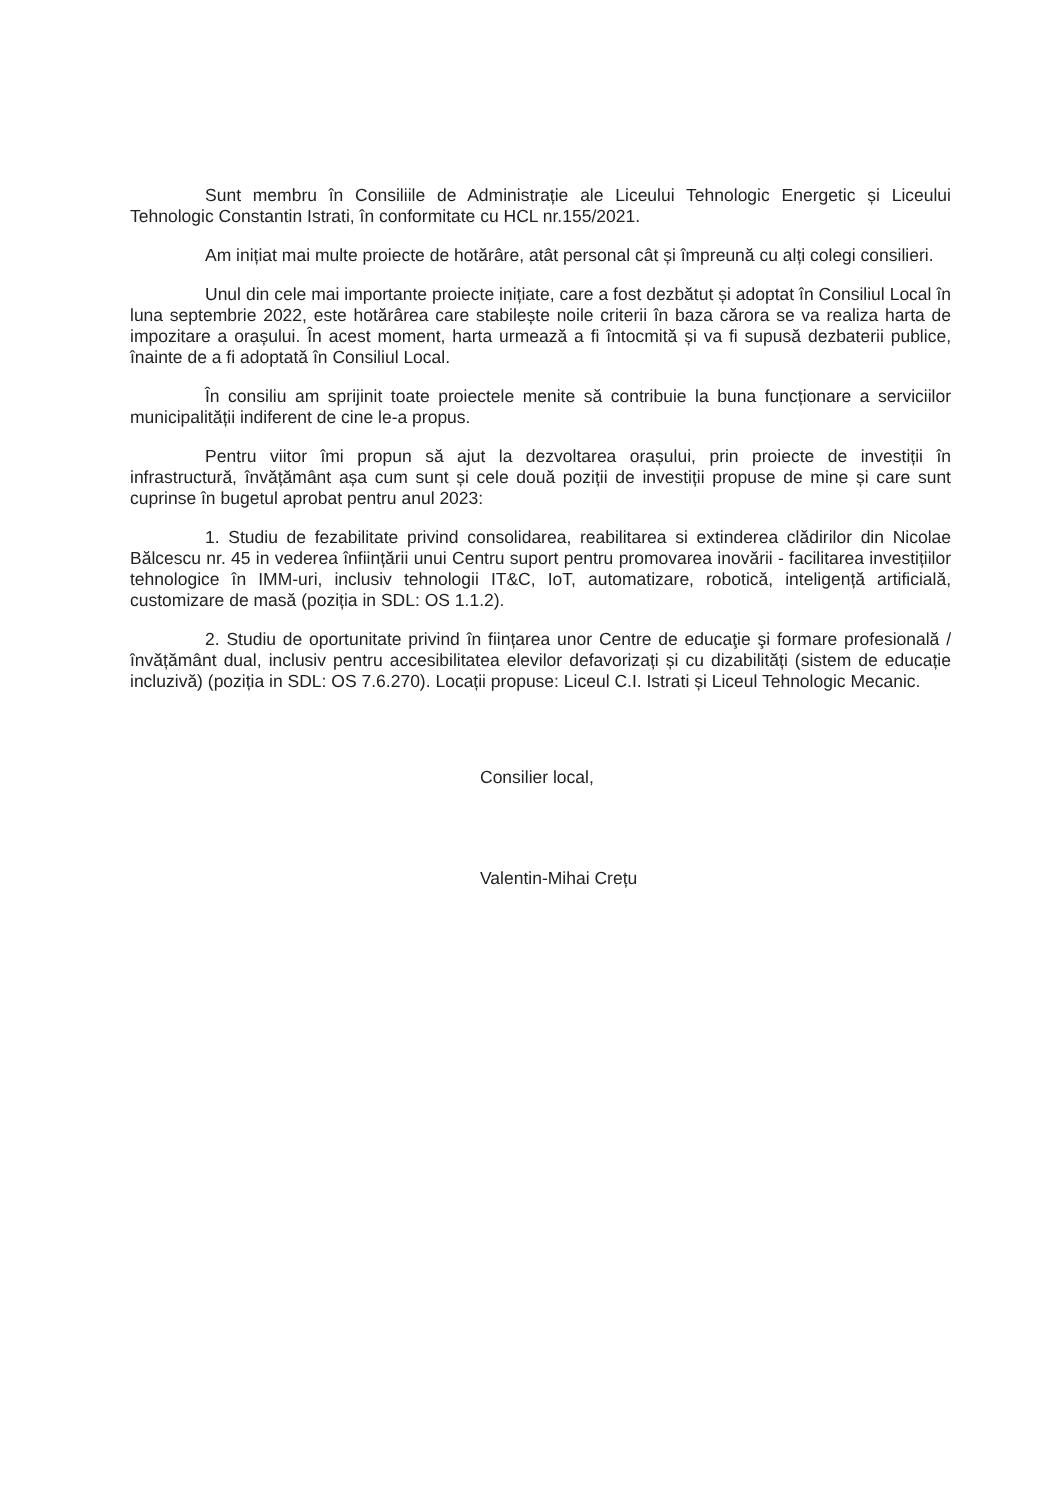Sunt membru în Consiliile de Administrație ale Liceului Tehnologic Energetic și Liceului Tehnologic Constantin Istrati, în conformitate cu HCL nr.155/2021.
Am inițiat mai multe proiecte de hotărâre, atât personal cât și împreună cu alți colegi consilieri.
Unul din cele mai importante proiecte inițiate, care a fost dezbătut și adoptat în Consiliul Local în luna septembrie 2022, este hotărârea care stabilește noile criterii în baza cărora se va realiza harta de impozitare a orașului. În acest moment, harta urmează a fi întocmită și va fi supusă dezbaterii publice, înainte de a fi adoptată în Consiliul Local.
În consiliu am sprijinit toate proiectele menite să contribuie la buna funcționare a serviciilor municipalității indiferent de cine le-a propus.
Pentru viitor îmi propun să ajut la dezvoltarea orașului, prin proiecte de investiții în infrastructură, învățământ așa cum sunt și cele două poziții de investiții propuse de mine și care sunt cuprinse în bugetul aprobat pentru anul 2023:
1. Studiu de fezabilitate privind consolidarea, reabilitarea si extinderea clădirilor din Nicolae Bălcescu nr. 45 in vederea înființării unui Centru suport pentru promovarea inovării - facilitarea investițiilor tehnologice în IMM-uri, inclusiv tehnologii IT&C, IoT, automatizare, robotică, inteligență artificială, customizare de masă (poziția in SDL: OS 1.1.2).
2. Studiu de oportunitate privind în ființarea unor Centre de educaţie şi formare profesională / învățământ dual, inclusiv pentru accesibilitatea elevilor defavorizați și cu dizabilități (sistem de educație incluzivă) (poziția in SDL: OS 7.6.270). Locații propuse: Liceul C.I. Istrati și Liceul Tehnologic Mecanic.
Consilier local,
Valentin-Mihai Crețu